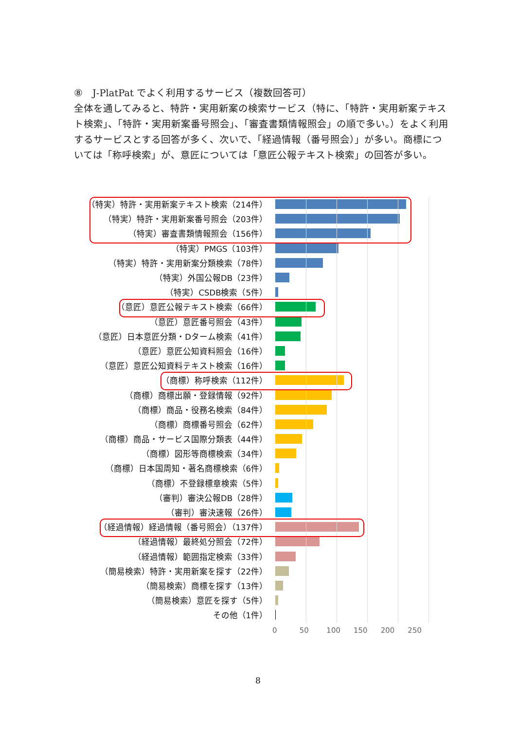⑧　J-PlatPat でよく利用するサービス（複数回答可）
全体を通してみると、特許・実用新案の検索サービス（特に、「特許・実用新案テキスト検索」、「特許・実用新案番号照会」、「審査書類情報照会」の順で多い。）をよく利用するサービスとする回答が多く、次いで、「経過情報（番号照会）」が多い。商標については「称呼検索」が、意匠については「意匠公報テキスト検索」の回答が多い。
（特実）特許・実用新案テキスト検索（214件）
（特実）特許・実用新案番号照会（203件）
（特実）審査書類情報照会（156件）
（特実）PMGS（103件）
（特実）特許・実用新案分類検索（78件）
（特実）外国公報DB（23件）
（特実）CSDB検索（5件）
（意匠）意匠公報テキスト検索（66件）
（意匠）意匠番号照会（43件）
（意匠）日本意匠分類・Dターム検索（41件）
（意匠）意匠公知資料照会（16件）
（意匠）意匠公知資料テキスト検索（16件）
（商標）称呼検索（112件）
（商標）商標出願・登録情報（92件）
（商標）商品・役務名検索（84件）
（商標）商標番号照会（62件）
（商標）商品・サービス国際分類表（44件）
（商標）図形等商標検索（34件）
（商標）日本国周知・著名商標検索（6件）
（商標）不登録標章検索（5件）
（審判）審決公報DB（28件）
（審判）審決速報（26件）
（経過情報）経過情報（番号照会）（137件）
（経過情報）最終処分照会（72件）
（経過情報）範囲指定検索（33件）
（簡易検索）特許・実用新案を探す（22件）
（簡易検索）商標を探す（13件）
（簡易検索）意匠を探す（5件）
その他（1件）
0 50 100 150 200 250
8